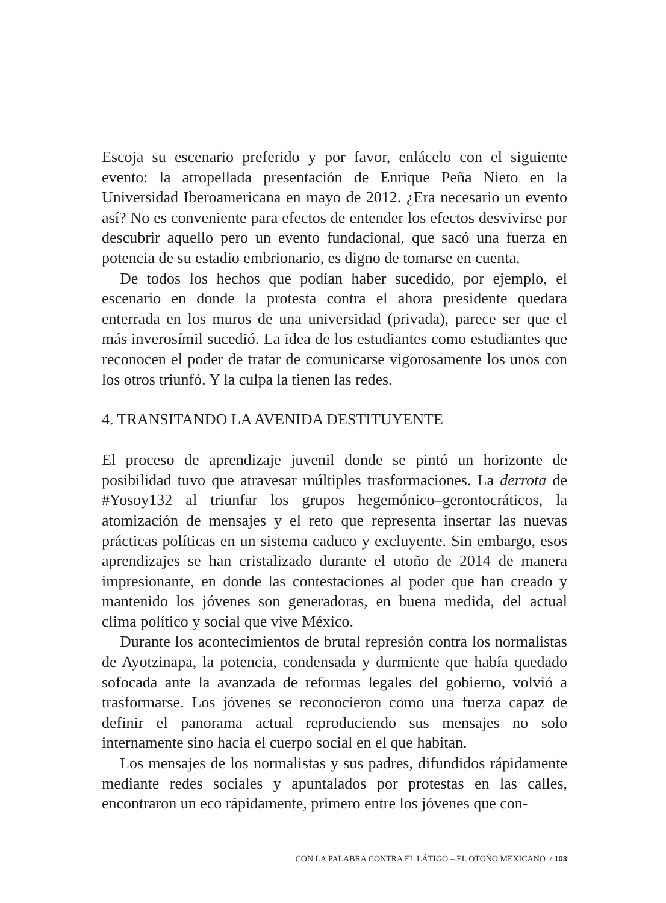Escoja su escenario preferido y por favor, enlácelo con el siguiente evento: la atropellada presentación de Enrique Peña Nieto en la Universidad Iberoamericana en mayo de 2012. ¿Era necesario un evento así? No es conveniente para efectos de entender los efectos desvivirse por descubrir aquello pero un evento fundacional, que sacó una fuerza en potencia de su estadio embrionario, es digno de tomarse en cuenta.
De todos los hechos que podían haber sucedido, por ejemplo, el escenario en donde la protesta contra el ahora presidente quedara enterrada en los muros de una universidad (privada), parece ser que el más inverosímil sucedió. La idea de los estudiantes como estudiantes que reconocen el poder de tratar de comunicarse vigorosamente los unos con los otros triunfó. Y la culpa la tienen las redes.
4. TRANSITANDO LA AVENIDA DESTITUYENTE
El proceso de aprendizaje juvenil donde se pintó un horizonte de posibilidad tuvo que atravesar múltiples trasformaciones. La derrota de #Yosoy132 al triunfar los grupos hegemónico–gerontocráticos, la atomización de mensajes y el reto que representa insertar las nuevas prácticas políticas en un sistema caduco y excluyente. Sin embargo, esos aprendizajes se han cristalizado durante el otoño de 2014 de manera impresionante, en donde las contestaciones al poder que han creado y mantenido los jóvenes son generadoras, en buena medida, del actual clima político y social que vive México.
Durante los acontecimientos de brutal represión contra los normalistas de Ayotzinapa, la potencia, condensada y durmiente que había quedado sofocada ante la avanzada de reformas legales del gobierno, volvió a trasformarse. Los jóvenes se reconocieron como una fuerza capaz de definir el panorama actual reproduciendo sus mensajes no solo internamente sino hacia el cuerpo social en el que habitan.
Los mensajes de los normalistas y sus padres, difundidos rápidamente mediante redes sociales y apuntalados por protestas en las calles, encontraron un eco rápidamente, primero entre los jóvenes que con-
CON LA PALABRA CONTRA EL LÁTIGO – EL OTOÑO MEXICANO / 103